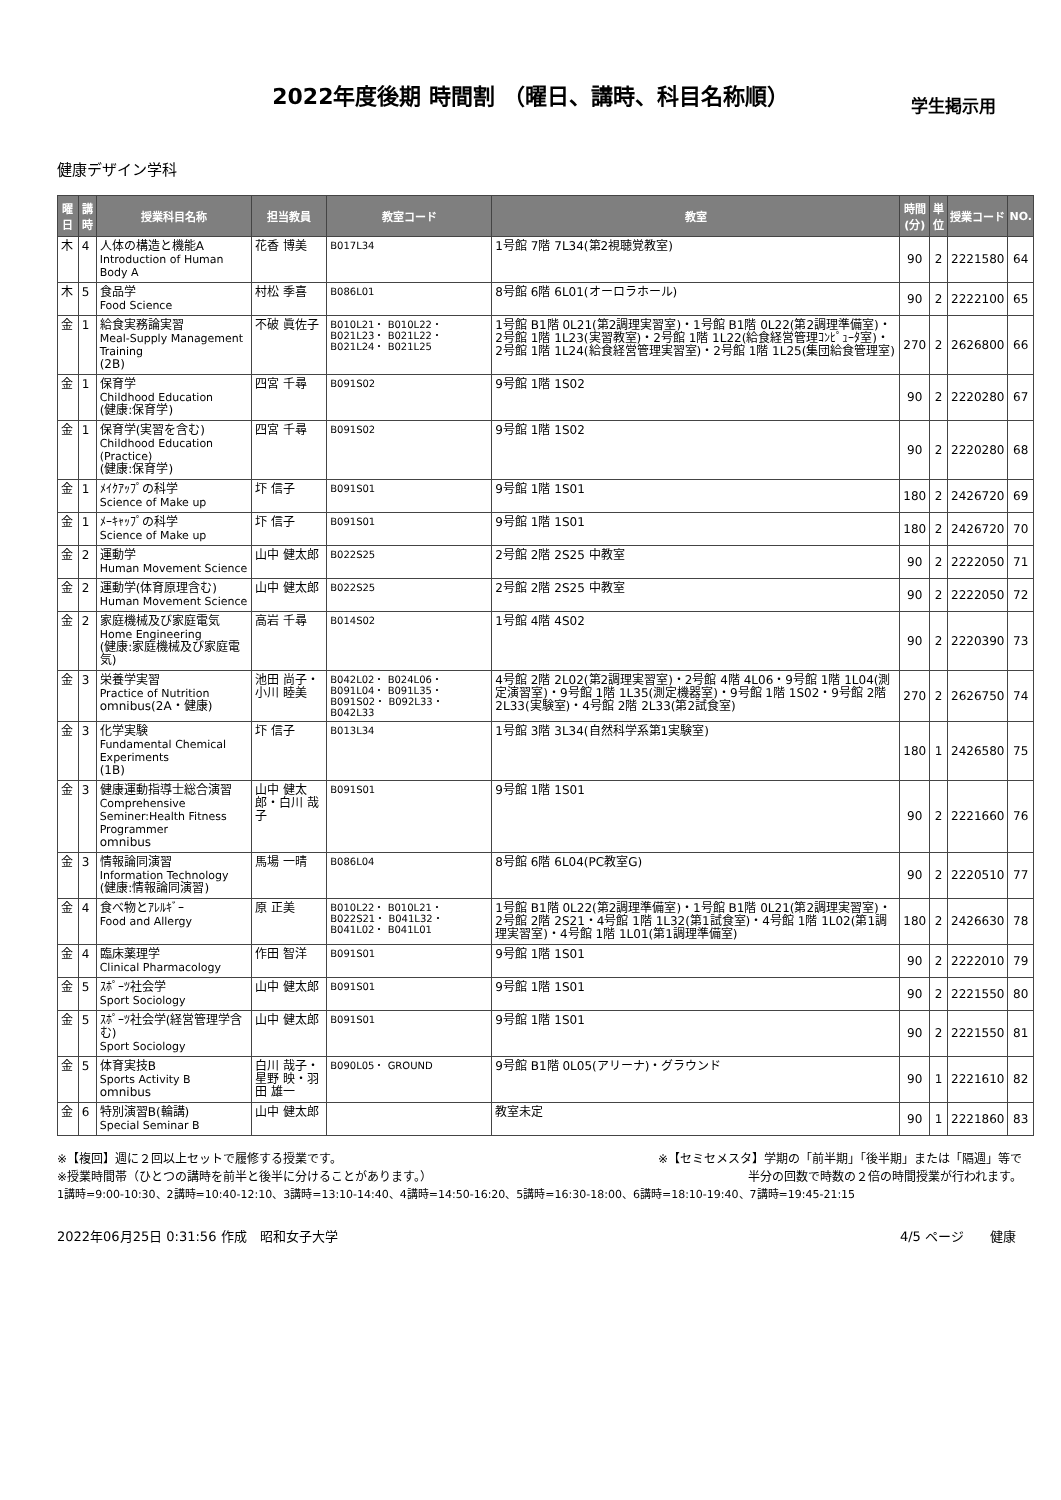2022年度後期 時間割 （曜日、講時、科目名称順）
学生掲示用
健康デザイン学科
| 曜日 | 講時 | 授業科目名称 | 担当教員 | 教室コード | 教室 | 時間 (分) | 単位 | 授業コード | NO. |
| --- | --- | --- | --- | --- | --- | --- | --- | --- | --- |
| 木 | 4 | 人体の構造と機能A Introduction of Human Body A | 花香 博美 | B017L34 | 1号館 7階 7L34(第2視聴覚教室) | 90 | 2 | 2221580 | 64 |
| 木 | 5 | 食品学 Food Science | 村松 季喜 | B086L01 | 8号館 6階 6L01(オーロラホール) | 90 | 2 | 2222100 | 65 |
| 金 | 1 | 給食実務論実習 Meal-Supply Management Training (2B) | 不破 眞佐子 | B010L21・ B010L22・ B021L23・ B021L22・ B021L24・ B021L25 | 1号館 B1階 0L21(第2調理実習室)・1号館 B1階 0L22(第2調理準備室)・2号館 1階 1L23(実習教室)・2号館 1階 1L22(給食経営管理ｺﾝﾋﾟｭｰﾀ室)・2号館 1階 1L24(給食経営管理実習室)・2号館 1階 1L25(集団給食管理室) | 270 | 2 | 2626800 | 66 |
| 金 | 1 | 保育学 Childhood Education (健康:保育学) | 四宮 千尋 | B091S02 | 9号館 1階 1S02 | 90 | 2 | 2220280 | 67 |
| 金 | 1 | 保育学(実習を含む) Childhood Education (Practice) (健康:保育学) | 四宮 千尋 | B091S02 | 9号館 1階 1S02 | 90 | 2 | 2220280 | 68 |
| 金 | 1 | ﾒｲｸｱｯﾌﾟの科学 Science of Make up | 圷 信子 | B091S01 | 9号館 1階 1S01 | 180 | 2 | 2426720 | 69 |
| 金 | 1 | ﾒｰｷｬｯﾌﾟの科学 Science of Make up | 圷 信子 | B091S01 | 9号館 1階 1S01 | 180 | 2 | 2426720 | 70 |
| 金 | 2 | 運動学 Human Movement Science | 山中 健太郎 | B022S25 | 2号館 2階 2S25 中教室 | 90 | 2 | 2222050 | 71 |
| 金 | 2 | 運動学(体育原理含む) Human Movement Science | 山中 健太郎 | B022S25 | 2号館 2階 2S25 中教室 | 90 | 2 | 2222050 | 72 |
| 金 | 2 | 家庭機械及び家庭電気 Home Engineering (健康:家庭機械及び家庭電気) | 高岩 千尋 | B014S02 | 1号館 4階 4S02 | 90 | 2 | 2220390 | 73 |
| 金 | 3 | 栄養学実習 Practice of Nutrition omnibus(2A・健康) | 池田 尚子・小川 睦美 | B042L02・ B024L06・ B091L04・ B091L35・ B091S02・ B092L33・ B042L33 | 4号館 2階 2L02(第2調理実習室)・2号館 4階 4L06・9号館 1階 1L04(測定演習室)・9号館 1階 1L35(測定機器室)・9号館 1階 1S02・9号館 2階 2L33(実験室)・4号館 2階 2L33(第2試食室) | 270 | 2 | 2626750 | 74 |
| 金 | 3 | 化学実験 Fundamental Chemical Experiments (1B) | 圷 信子 | B013L34 | 1号館 3階 3L34(自然科学系第1実験室) | 180 | 1 | 2426580 | 75 |
| 金 | 3 | 健康運動指導士総合演習 Comprehensive Seminer:Health Fitness Programmer omnibus | 山中 健太郎・白川 哉子 | B091S01 | 9号館 1階 1S01 | 90 | 2 | 2221660 | 76 |
| 金 | 3 | 情報論同演習 Information Technology (健康:情報論同演習) | 馬場 一晴 | B086L04 | 8号館 6階 6L04(PC教室G) | 90 | 2 | 2220510 | 77 |
| 金 | 4 | 食べ物とｱﾚﾙｷﾞｰ Food and Allergy | 原 正美 | B010L22・ B010L21・ B022S21・ B041L32・ B041L02・ B041L01 | 1号館 B1階 0L22(第2調理準備室)・1号館 B1階 0L21(第2調理実習室)・2号館 2階 2S21・4号館 1階 1L32(第1試食室)・4号館 1階 1L02(第1調理実習室)・4号館 1階 1L01(第1調理準備室) | 180 | 2 | 2426630 | 78 |
| 金 | 4 | 臨床薬理学 Clinical Pharmacology | 作田 智洋 | B091S01 | 9号館 1階 1S01 | 90 | 2 | 2222010 | 79 |
| 金 | 5 | ｽﾎﾟｰﾂ社会学 Sport Sociology | 山中 健太郎 | B091S01 | 9号館 1階 1S01 | 90 | 2 | 2221550 | 80 |
| 金 | 5 | ｽﾎﾟｰﾂ社会学(経営管理学含む) Sport Sociology | 山中 健太郎 | B091S01 | 9号館 1階 1S01 | 90 | 2 | 2221550 | 81 |
| 金 | 5 | 体育実技B Sports Activity B omnibus | 白川 哉子・星野 映・羽田 雄一 | B090L05・ GROUND | 9号館 B1階 0L05(アリーナ)・グラウンド | 90 | 1 | 2221610 | 82 |
| 金 | 6 | 特別演習B(輪講) Special Seminar B | 山中 健太郎 | | 教室未定 | 90 | 1 | 2221860 | 83 |
※【複回】週に２回以上セットで履修する授業です。 ※【セミセメスタ】学期の「前半期」「後半期」または「隔週」等で
※授業時間帯（ひとつの講時を前半と後半に分けることがあります。） 半分の回数で時数の２倍の時間授業が行われます。
1講時=9:00-10:30、2講時=10:40-12:10、3講時=13:10-14:40、4講時=14:50-16:20、5講時=16:30-18:00、6講時=18:10-19:40、7講時=19:45-21:15
2022年06月25日 0:31:56 作成　昭和女子大学 4/5 ページ　　健康